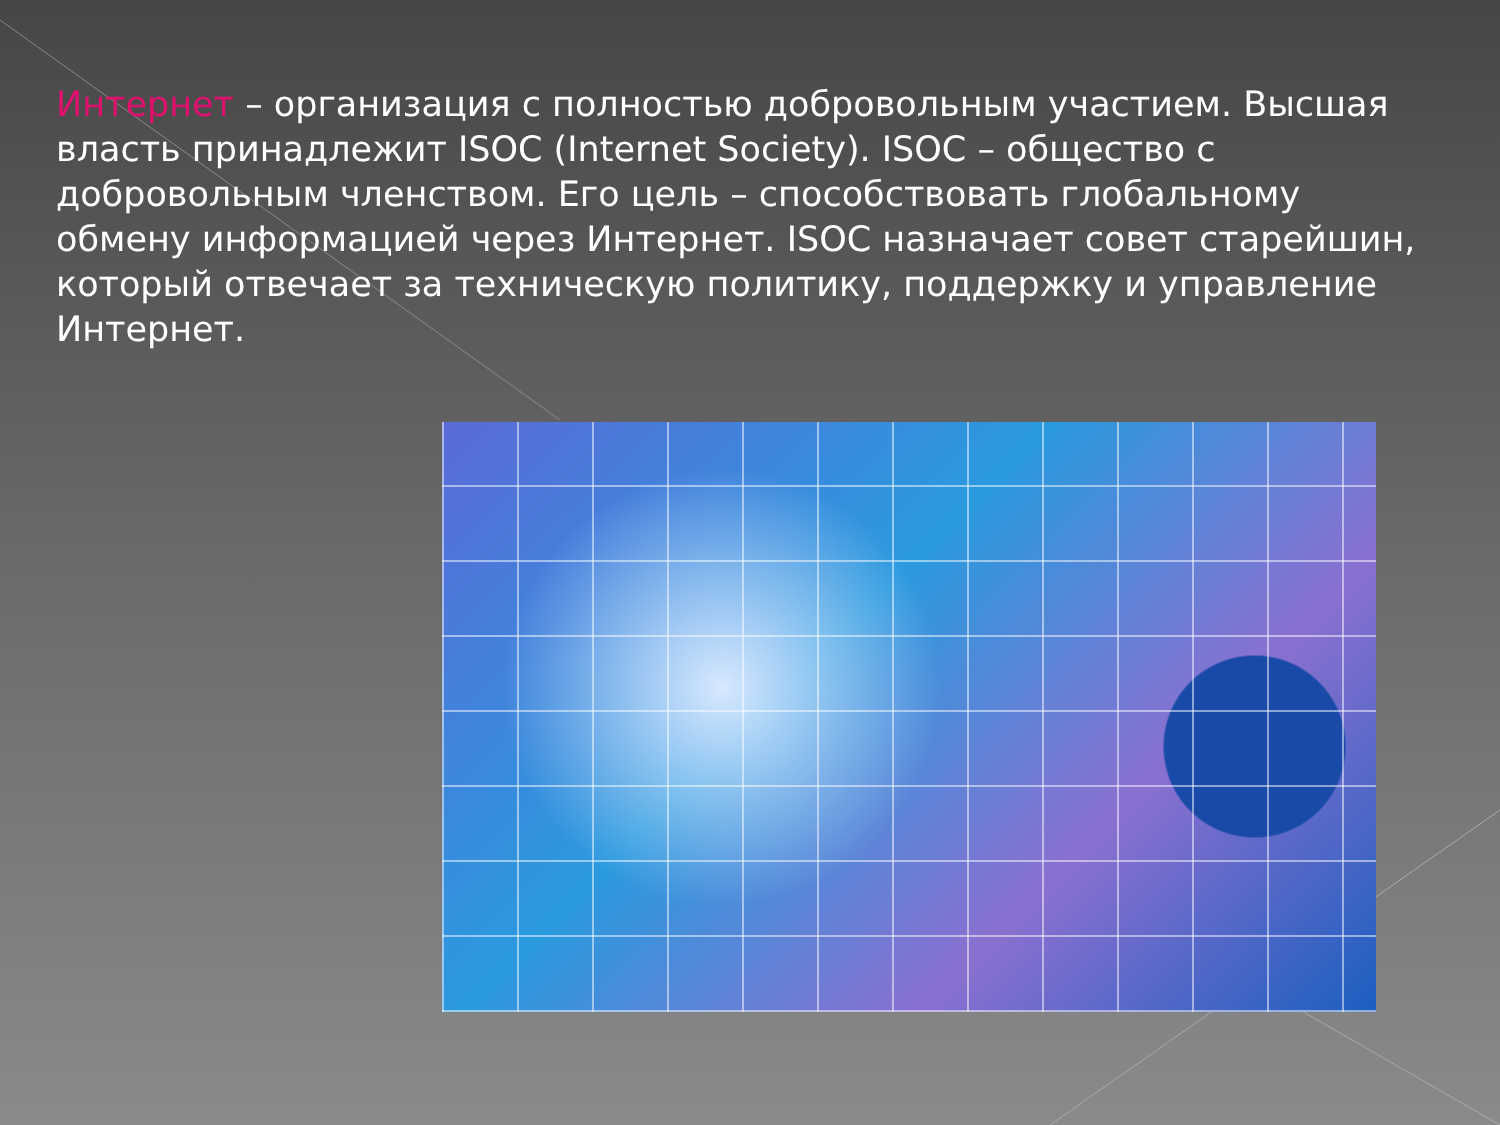Интернет – организация с полностью добровольным участием. Высшая власть принадлежит ISOC (Internet Society). ISOC – общество с добровольным членством. Его цель – способствовать глобальному обмену информацией через Интернет. ISOC назначает совет старейшин, который отвечает за техническую политику, поддержку и управление Интернет.